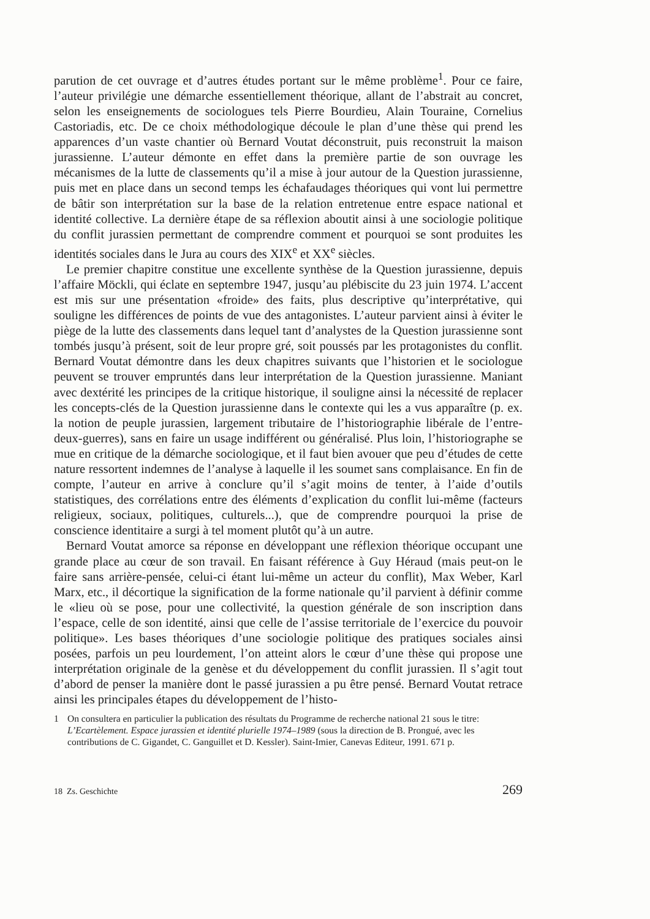parution de cet ouvrage et d’autres études portant sur le même problème<sup>1</sup>. Pour ce faire, l’auteur privilégie une démarche essentiellement théorique, allant de l’abstrait au concret, selon les enseignements de sociologues tels Pierre Bourdieu, Alain Touraine, Cornelius Castoriadis, etc. De ce choix méthodologique découle le plan d’une thèse qui prend les apparences d’un vaste chantier où Bernard Voutat déconstruit, puis reconstruit la maison jurassienne. L’auteur démonte en effet dans la première partie de son ouvrage les mécanismes de la lutte de classements qu’il a mise à jour autour de la Question jurassienne, puis met en place dans un second temps les échafaudages théoriques qui vont lui permettre de bâtir son interprétation sur la base de la relation entretenue entre espace national et identité collective. La dernière étape de sa réflexion aboutit ainsi à une sociologie politique du conflit jurassien permettant de comprendre comment et pourquoi se sont produites les identités sociales dans le Jura au cours des XIX<sup>e</sup> et XX<sup>e</sup> siècles.
Le premier chapitre constitue une excellente synthèse de la Question jurassienne, depuis l’affaire Möckli, qui éclate en septembre 1947, jusqu’au plébiscite du 23 juin 1974. L’accent est mis sur une présentation «froide» des faits, plus descriptive qu’interprétative, qui souligne les différences de points de vue des antagonistes. L’auteur parvient ainsi à éviter le piège de la lutte des classements dans lequel tant d’analystes de la Question jurassienne sont tombés jusqu’à présent, soit de leur propre gré, soit poussés par les protagonistes du conflit. Bernard Voutat démontre dans les deux chapitres suivants que l’historien et le sociologue peuvent se trouver empruntés dans leur interprétation de la Question jurassienne. Maniant avec dextérité les principes de la critique historique, il souligne ainsi la nécessité de replacer les concepts-clés de la Question jurassienne dans le contexte qui les a vus apparaître (p. ex. la notion de peuple jurassien, largement tributaire de l’historiographie libérale de l’entre-deux-guerres), sans en faire un usage indifférent ou généralisé. Plus loin, l’historiographe se mue en critique de la démarche sociologique, et il faut bien avouer que peu d’études de cette nature ressortent indemnes de l’analyse à laquelle il les soumet sans complaisance. En fin de compte, l’auteur en arrive à conclure qu’il s’agit moins de tenter, à l’aide d’outils statistiques, des corrélations entre des éléments d’explication du conflit lui-même (facteurs religieux, sociaux, politiques, culturels...), que de comprendre pourquoi la prise de conscience identitaire a surgi à tel moment plutôt qu’à un autre.
Bernard Voutat amorce sa réponse en développant une réflexion théorique occupant une grande place au cœur de son travail. En faisant référence à Guy Héraud (mais peut-on le faire sans arrière-pensée, celui-ci étant lui-même un acteur du conflit), Max Weber, Karl Marx, etc., il décortique la signification de la forme nationale qu’il parvient à définir comme le «lieu où se pose, pour une collectivité, la question générale de son inscription dans l’espace, celle de son identité, ainsi que celle de l’assise territoriale de l’exercice du pouvoir politique». Les bases théoriques d’une sociologie politique des pratiques sociales ainsi posées, parfois un peu lourdement, l’on atteint alors le cœur d’une thèse qui propose une interprétation originale de la genèse et du développement du conflit jurassien. Il s’agit tout d’abord de penser la manière dont le passé jurassien a pu être pensé. Bernard Voutat retrace ainsi les principales étapes du développement de l’histo-
1 On consultera en particulier la publication des résultats du Programme de recherche national 21 sous le titre: L’Ecartèlement. Espace jurassien et identité plurielle 1974–1989 (sous la direction de B. Prongué, avec les contributions de C. Gigandet, C. Ganguillet et D. Kessler). Saint-Imier, Canevas Editeur, 1991. 671 p.
18 Zs. Geschichte 269